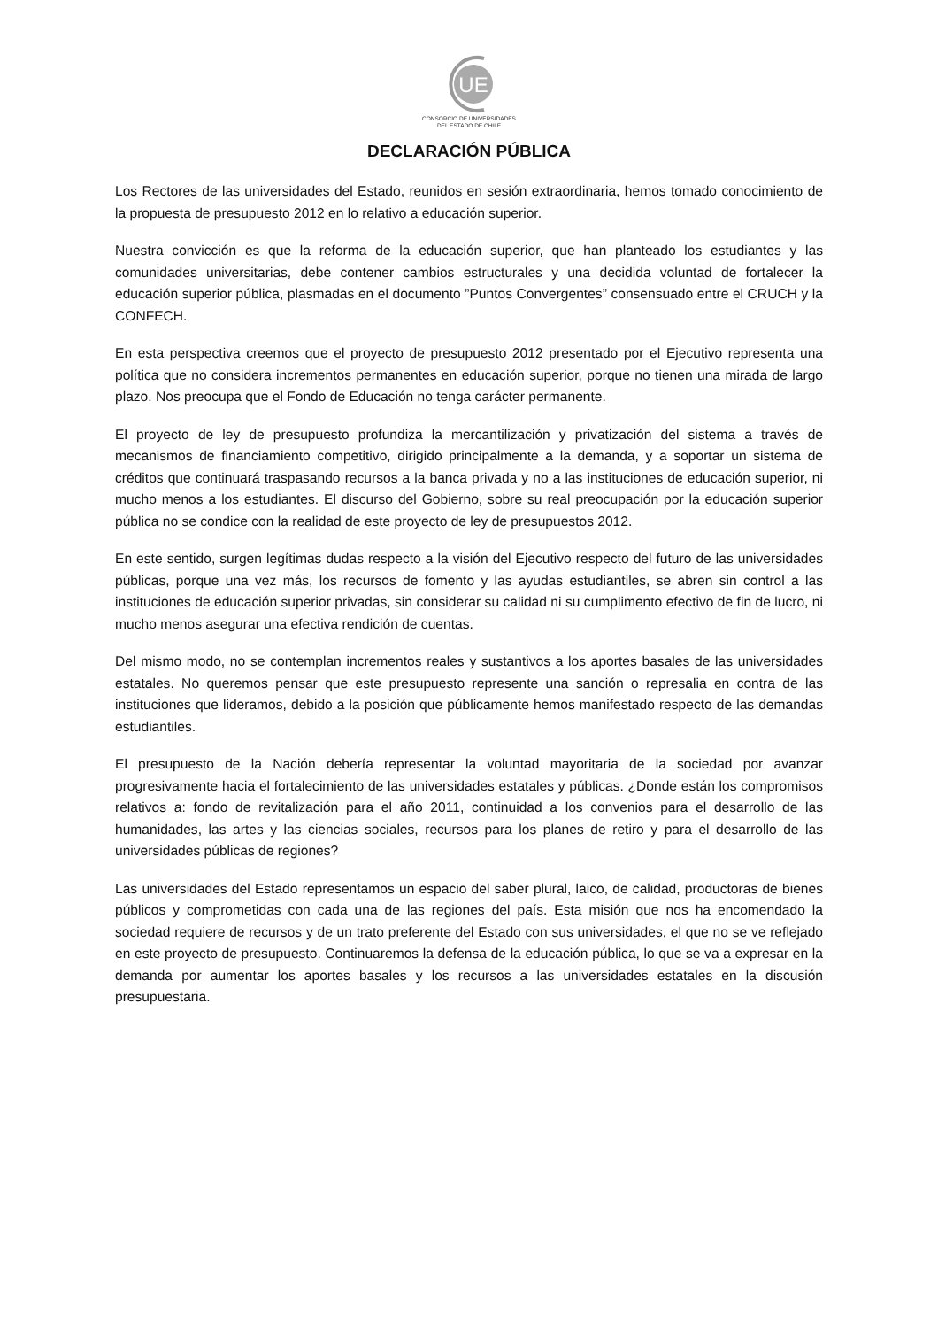UE
CONSORCIO DE UNIVERSIDADES
DEL ESTADO DE CHILE
DECLARACIÓN PÚBLICA
Los Rectores de las universidades del Estado, reunidos en sesión extraordinaria, hemos tomado conocimiento de la propuesta de presupuesto 2012 en lo relativo a educación superior.
Nuestra convicción es que la reforma de la educación superior, que han planteado los estudiantes y las comunidades universitarias, debe contener cambios estructurales y una decidida voluntad de fortalecer la educación superior pública, plasmadas en el documento ”Puntos Convergentes” consensuado entre el CRUCH y la CONFECH.
En esta perspectiva creemos que el proyecto de presupuesto 2012 presentado por el Ejecutivo representa una política que no considera incrementos permanentes en educación superior, porque no tienen una mirada de largo plazo. Nos preocupa que el Fondo de Educación no tenga carácter permanente.
El proyecto de ley de presupuesto profundiza la mercantilización y privatización del sistema a través de mecanismos de financiamiento competitivo, dirigido principalmente a la demanda, y a soportar un sistema de créditos que continuará traspasando recursos a la banca privada y no a las instituciones de educación superior, ni mucho menos a los estudiantes. El discurso del Gobierno, sobre su real preocupación por la educación superior pública no se condice con la realidad de este proyecto de ley de presupuestos 2012.
En este sentido, surgen legítimas dudas respecto a la visión del Ejecutivo respecto del futuro de las universidades públicas, porque una vez más, los recursos de fomento y las ayudas estudiantiles, se abren sin control a las instituciones de educación superior privadas, sin considerar su calidad ni su cumplimento efectivo de fin de lucro, ni mucho menos asegurar una efectiva rendición de cuentas.
Del mismo modo, no se contemplan incrementos reales y sustantivos a los aportes basales de las universidades estatales. No queremos pensar que este presupuesto represente una sanción o represalia en contra de las instituciones que lideramos, debido a la posición que públicamente hemos manifestado respecto de las demandas estudiantiles.
El presupuesto de la Nación debería representar la voluntad mayoritaria de la sociedad por avanzar progresivamente hacia el fortalecimiento de las universidades estatales y públicas. ¿Donde están los compromisos relativos a: fondo de revitalización para el año 2011, continuidad a los convenios para el desarrollo de las humanidades, las artes y las ciencias sociales, recursos para los planes de retiro y para el desarrollo de las universidades públicas de regiones?
Las universidades del Estado representamos un espacio del saber plural, laico, de calidad, productoras de bienes públicos y comprometidas con cada una de las regiones del país. Esta misión que nos ha encomendado la sociedad requiere de recursos y de un trato preferente del Estado con sus universidades, el que no se ve reflejado en este proyecto de presupuesto. Continuaremos la defensa de la educación pública, lo que se va a expresar en la demanda por aumentar los aportes basales y los recursos a las universidades estatales en la discusión presupuestaria.